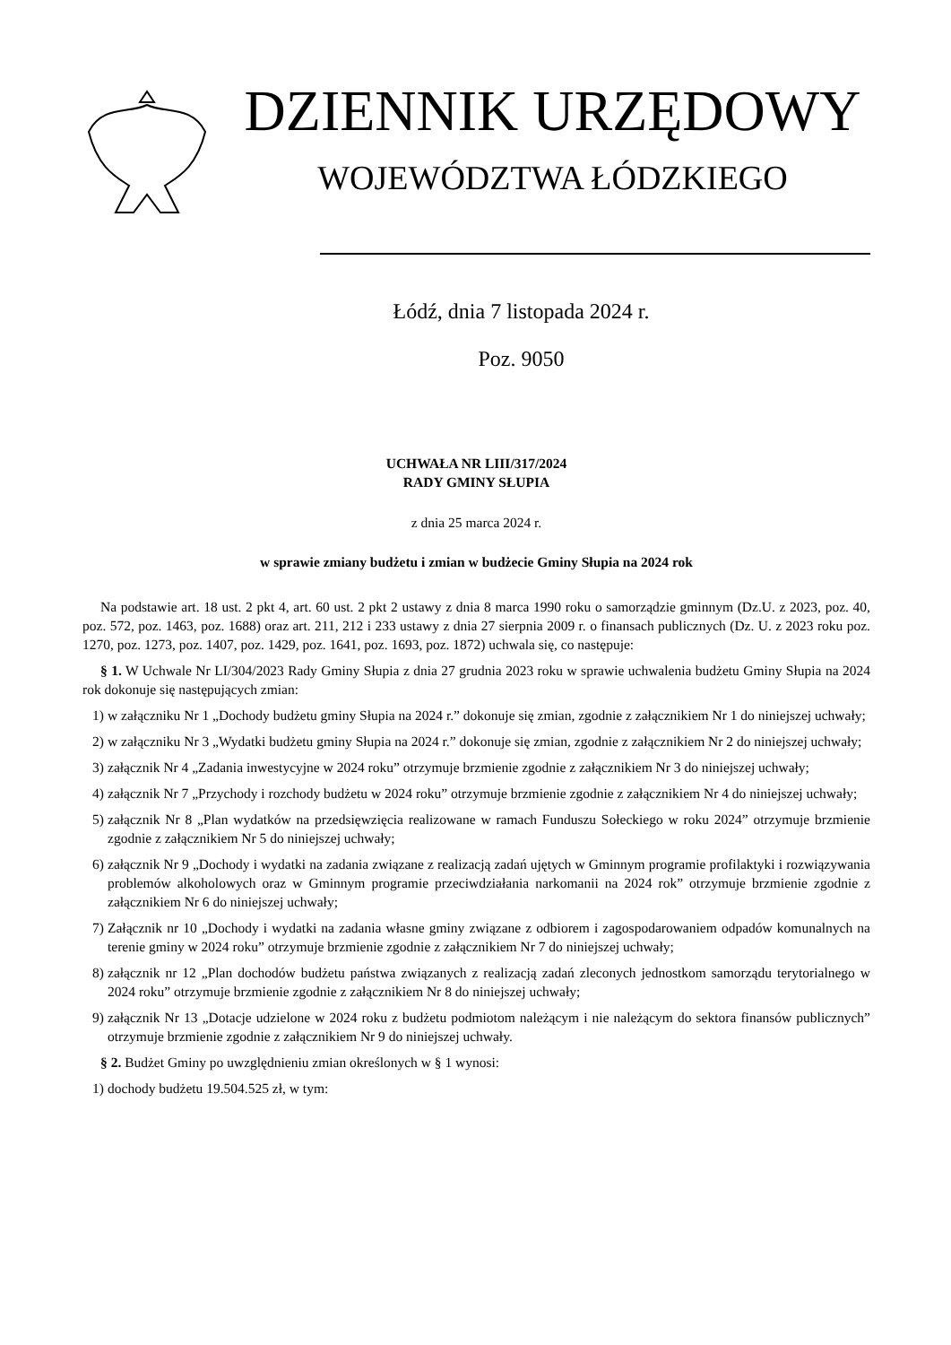DZIENNIK URZĘDOWY
WOJEWÓDZTWA ŁÓDZKIEGO
Łódź, dnia 7 listopada 2024 r.
Poz. 9050
UCHWAŁA NR LIII/317/2024
RADY GMINY SŁUPIA
z dnia 25 marca 2024 r.
w sprawie zmiany budżetu i zmian w budżecie Gminy Słupia na 2024 rok
Na podstawie art. 18 ust. 2 pkt 4, art. 60 ust. 2 pkt 2 ustawy z dnia 8 marca 1990 roku o samorządzie gminnym (Dz.U. z 2023, poz. 40, poz. 572, poz. 1463, poz. 1688) oraz art. 211, 212 i 233 ustawy z dnia 27 sierpnia 2009 r. o finansach publicznych (Dz. U. z 2023 roku poz. 1270, poz. 1273, poz. 1407, poz. 1429, poz. 1641, poz. 1693, poz. 1872) uchwala się, co następuje:
§ 1. W Uchwale Nr LI/304/2023 Rady Gminy Słupia z dnia 27 grudnia 2023 roku w sprawie uchwalenia budżetu Gminy Słupia na 2024 rok dokonuje się następujących zmian:
1) w załączniku Nr 1 „Dochody budżetu gminy Słupia na 2024 r.” dokonuje się zmian, zgodnie z załącznikiem Nr 1 do niniejszej uchwały;
2) w załączniku Nr 3 „Wydatki budżetu gminy Słupia na 2024 r.” dokonuje się zmian, zgodnie z załącznikiem Nr 2 do niniejszej uchwały;
3) załącznik Nr 4 „Zadania inwestycyjne w 2024 roku” otrzymuje brzmienie zgodnie z załącznikiem Nr 3 do niniejszej uchwały;
4) załącznik Nr 7 „Przychody i rozchody budżetu w 2024 roku” otrzymuje brzmienie zgodnie z załącznikiem Nr 4 do niniejszej uchwały;
5) załącznik Nr 8 „Plan wydatków na przedsięwzięcia realizowane w ramach Funduszu Sołeckiego w roku 2024” otrzymuje brzmienie zgodnie z załącznikiem Nr 5 do niniejszej uchwały;
6) załącznik Nr 9 „Dochody i wydatki na zadania związane z realizacją zadań ujętych w Gminnym programie profilaktyki i rozwiązywania problemów alkoholowych oraz w Gminnym programie przeciwdziałania narkomanii na 2024 rok” otrzymuje brzmienie zgodnie z załącznikiem Nr 6 do niniejszej uchwały;
7) Załącznik nr 10 „Dochody i wydatki na zadania własne gminy związane z odbiorem i zagospodarowaniem odpadów komunalnych na terenie gminy w 2024 roku” otrzymuje brzmienie zgodnie z załącznikiem Nr 7 do niniejszej uchwały;
8) załącznik nr 12 „Plan dochodów budżetu państwa związanych z realizacją zadań zleconych jednostkom samorządu terytorialnego w 2024 roku” otrzymuje brzmienie zgodnie z załącznikiem Nr 8 do niniejszej uchwały;
9) załącznik Nr 13 „Dotacje udzielone w 2024 roku z budżetu podmiotom należącym i nie należącym do sektora finansów publicznych” otrzymuje brzmienie zgodnie z załącznikiem Nr 9 do niniejszej uchwały.
§ 2. Budżet Gminy po uwzględnieniu zmian określonych w § 1 wynosi:
1) dochody budżetu 19.504.525 zł, w tym: